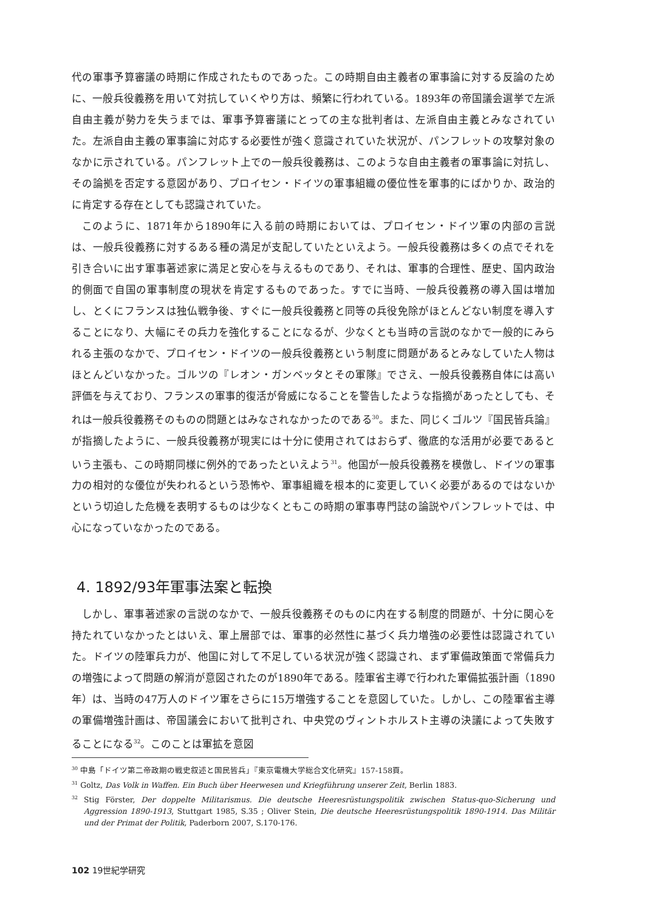代の軍事予算審議の時期に作成されたものであった。この時期自由主義者の軍事論に対する反論のために、一般兵役義務を用いて対抗していくやり方は、頻繁に行われている。1893年の帝国議会選挙で左派自由主義が勢力を失うまでは、軍事予算審議にとっての主な批判者は、左派自由主義とみなされていた。左派自由主義の軍事論に対応する必要性が強く意識されていた状況が、パンフレットの攻撃対象のなかに示されている。パンフレット上での一般兵役義務は、このような自由主義者の軍事論に対抗し、その論拠を否定する意図があり、プロイセン・ドイツの軍事組織の優位性を軍事的にばかりか、政治的に肯定する存在としても認識されていた。
このように、1871年から1890年に入る前の時期においては、プロイセン・ドイツ軍の内部の言説は、一般兵役義務に対するある種の満足が支配していたといえよう。一般兵役義務は多くの点でそれを引き合いに出す軍事著述家に満足と安心を与えるものであり、それは、軍事的合理性、歴史、国内政治的側面で自国の軍事制度の現状を肯定するものであった。すでに当時、一般兵役義務の導入国は増加し、とくにフランスは独仏戦争後、すぐに一般兵役義務と同等の兵役免除がほとんどない制度を導入することになり、大幅にその兵力を強化することになるが、少なくとも当時の言説のなかで一般的にみられる主張のなかで、プロイセン・ドイツの一般兵役義務という制度に問題があるとみなしていた人物はほとんどいなかった。ゴルツの『レオン・ガンベッタとその軍隊』でさえ、一般兵役義務自体には高い評価を与えており、フランスの軍事的復活が脅威になることを警告したような指摘があったとしても、それは一般兵役義務そのものの問題とはみなされなかったのである<sup>30</sup>。また、同じくゴルツ『国民皆兵論』が指摘したように、一般兵役義務が現実には十分に使用されてはおらず、徹底的な活用が必要であるという主張も、この時期同様に例外的であったといえよう<sup>31</sup>。他国が一般兵役義務を模倣し、ドイツの軍事力の相対的な優位が失われるという恐怖や、軍事組織を根本的に変更していく必要があるのではないかという切迫した危機を表明するものは少なくともこの時期の軍事専門誌の論説やパンフレットでは、中心になっていなかったのである。
4. 1892/93年軍事法案と転換
しかし、軍事著述家の言説のなかで、一般兵役義務そのものに内在する制度的問題が、十分に関心を持たれていなかったとはいえ、軍上層部では、軍事的必然性に基づく兵力増強の必要性は認識されていた。ドイツの陸軍兵力が、他国に対して不足している状況が強く認識され、まず軍備政策面で常備兵力の増強によって問題の解消が意図されたのが1890年である。陸軍省主導で行われた軍備拡張計画（1890年）は、当時の47万人のドイツ軍をさらに15万増強することを意図していた。しかし、この陸軍省主導の軍備増強計画は、帝国議会において批判され、中央党のヴィントホルスト主導の決議によって失敗することになる<sup>32</sup>。このことは軍拡を意図
<sup>30</sup> 中島「ドイツ第二帝政期の戦史叙述と国民皆兵」『東京電機大学総合文化研究』157-158頁。
<sup>31</sup> Goltz, Das Volk in Waffen. Ein Buch über Heerwesen und Kriegführung unserer Zeit, Berlin 1883.
<sup>32</sup> Stig Förster, Der doppelte Militarismus. Die deutsche Heeresrüstungspolitik zwischen Status-quo-Sicherung und Aggression 1890-1913, Stuttgart 1985, S.35 ; Oliver Stein, Die deutsche Heeresrüstungspolitik 1890-1914. Das Militär und der Primat der Politik, Paderborn 2007, S.170-176.
102 19世紀学研究